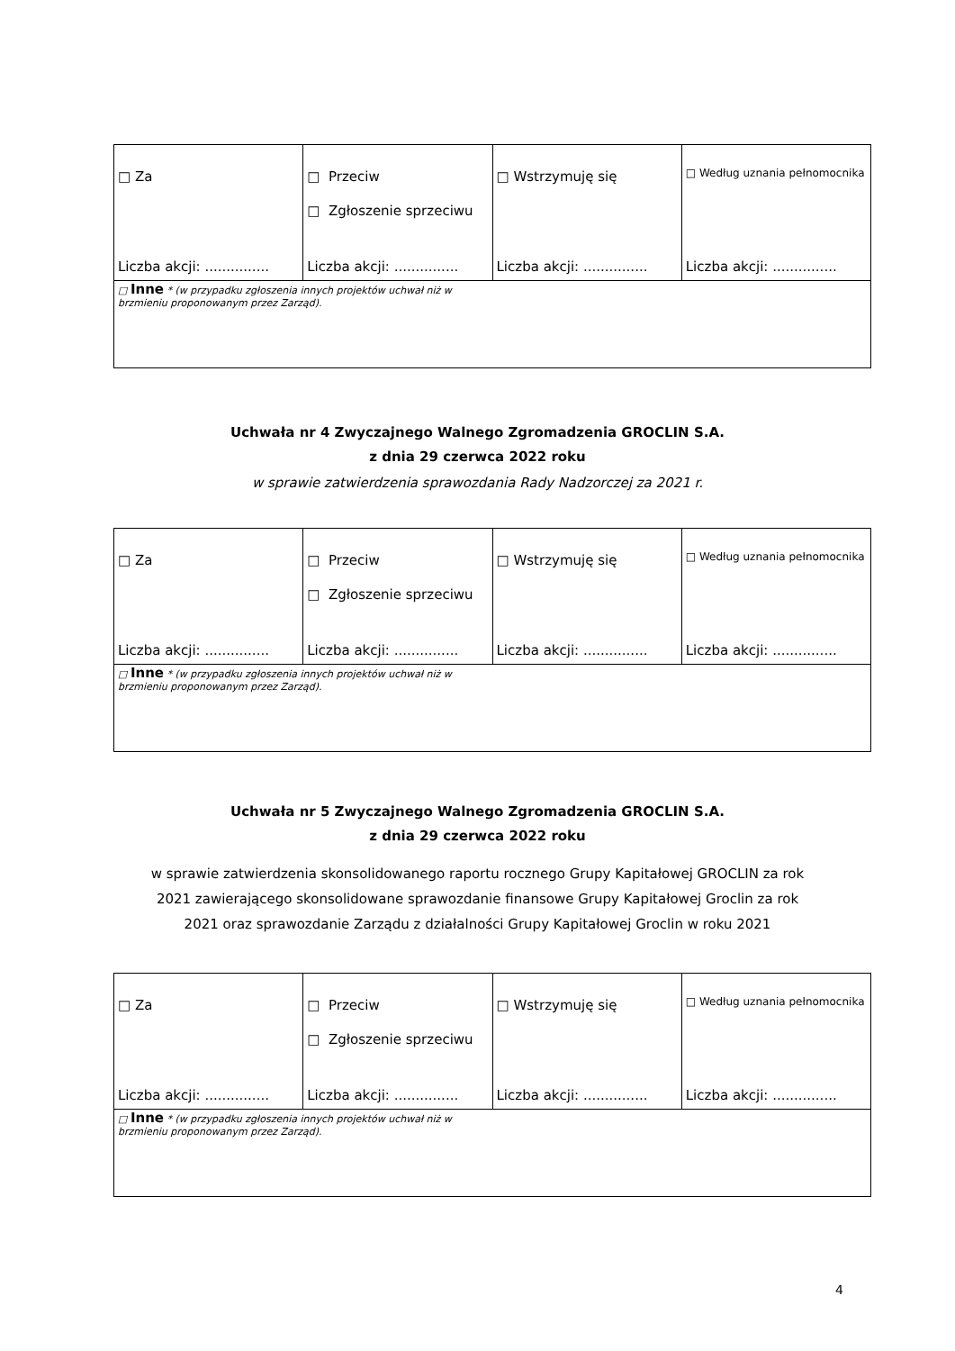| □ Za Liczba akcji: ............... | □ Przeciw □ Zgłoszenie sprzeciwu Liczba akcji: ............... | □ Wstrzymuję się Liczba akcji: ............... | □ Według uznania pełnomocnika Liczba akcji: ............... |
| □ Inne * (w przypadku zgłoszenia innych projektów uchwał niż w brzmieniu proponowanym przez Zarząd). | | | |
Uchwała nr 4 Zwyczajnego Walnego Zgromadzenia GROCLIN S.A.
z dnia 29 czerwca 2022 roku
w sprawie zatwierdzenia sprawozdania Rady Nadzorczej za 2021 r.
| □ Za Liczba akcji: ............... | □ Przeciw □ Zgłoszenie sprzeciwu Liczba akcji: ............... | □ Wstrzymuję się Liczba akcji: ............... | □ Według uznania pełnomocnika Liczba akcji: ............... |
| □ Inne * (w przypadku zgłoszenia innych projektów uchwał niż w brzmieniu proponowanym przez Zarząd). | | | |
Uchwała nr 5 Zwyczajnego Walnego Zgromadzenia GROCLIN S.A.
z dnia 29 czerwca 2022 roku
w sprawie zatwierdzenia skonsolidowanego raportu rocznego Grupy Kapitałowej GROCLIN za rok
2021 zawierającego skonsolidowane sprawozdanie finansowe Grupy Kapitałowej Groclin za rok
2021 oraz sprawozdanie Zarządu z działalności Grupy Kapitałowej Groclin w roku 2021
| □ Za Liczba akcji: ............... | □ Przeciw □ Zgłoszenie sprzeciwu Liczba akcji: ............... | □ Wstrzymuję się Liczba akcji: ............... | □ Według uznania pełnomocnika Liczba akcji: ............... |
| □ Inne * (w przypadku zgłoszenia innych projektów uchwał niż w brzmieniu proponowanym przez Zarząd). | | | |
4